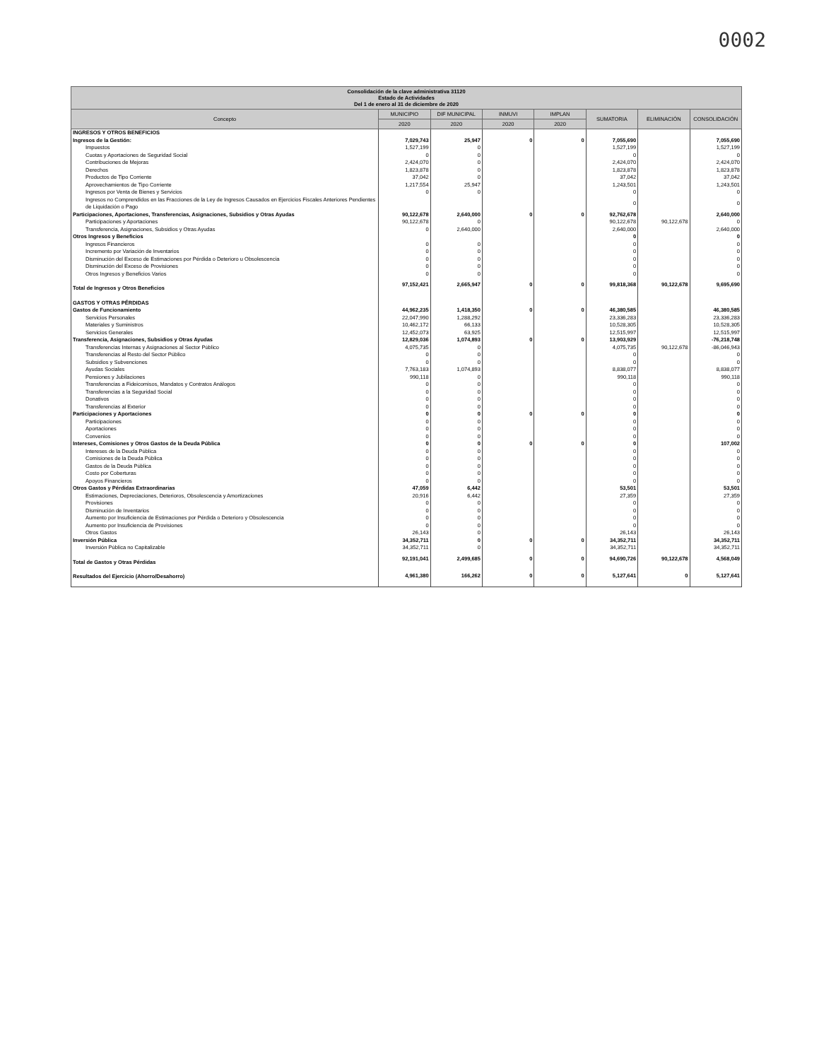0002
| Consolidación de la clave administrativa 31120 Estado de Actividades Del 1 de enero al 31 de diciembre de 2020 | | | | | | | |
| --- | --- | --- | --- | --- | --- | --- | --- |
| Concepto | MUNICIPIO | DIF MUNICIPAL | INMUVI | IMPLAN | SUMATORIA | ELIMINACIÓN | CONSOLIDACIÓN |
| | 2020 | 2020 | 2020 | 2020 | | | |
| INGRESOS Y OTROS BENEFICIOS | | | | | | | |
| Ingresos de la Gestión: | 7,029,743 | 25,947 | 0 | 0 | 7,055,690 | | 7,055,690 |
| Impuestos | 1,527,199 | 0 | | | 1,527,199 | | 1,527,199 |
| Cuotas y Aportaciones de Seguridad Social | 0 | 0 | | | 0 | | 0 |
| Contribuciones de Mejoras | 2,424,070 | 0 | | | 2,424,070 | | 2,424,070 |
| Derechos | 1,823,878 | 0 | | | 1,823,878 | | 1,823,878 |
| Productos de Tipo Corriente | 37,042 | 0 | | | 37,042 | | 37,042 |
| Aprovechamientos de Tipo Corriente | 1,217,554 | 25,947 | | | 1,243,501 | | 1,243,501 |
| Ingresos por Venta de Bienes y Servicios | 0 | 0 | | | 0 | | 0 |
| Ingresos no Comprendidos en las Fracciones de la Ley de Ingresos Causados en Ejercicios Fiscales Anteriores Pendientes de Liquidación o Pago | | | | | 0 | | 0 |
| Participaciones, Aportaciones, Transferencias, Asignaciones, Subsidios y Otras Ayudas | 90,122,678 | 2,640,000 | 0 | 0 | 92,762,678 | | 2,640,000 |
| Participaciones y Aportaciones | 90,122,678 | 0 | | | 90,122,678 | 90,122,678 | 0 |
| Transferencia, Asignaciones, Subsidios y Otras Ayudas | 0 | 2,640,000 | | | 2,640,000 | | 2,640,000 |
| Otros Ingresos y Beneficios | | | | | 0 | | 0 |
| Ingresos Financieros | 0 | 0 | | | 0 | | 0 |
| Incremento por Variación de Inventarios | 0 | 0 | | | 0 | | 0 |
| Disminución del Exceso de Estimaciones por Pérdida o Deterioro u Obsolescencia | 0 | 0 | | | 0 | | 0 |
| Disminución del Exceso de Provisiones | 0 | 0 | | | 0 | | 0 |
| Otros Ingresos y Beneficios Varios | 0 | 0 | | | 0 | | 0 |
| Total de Ingresos y Otros Beneficios | 97,152,421 | 2,665,947 | 0 | 0 | 99,818,368 | 90,122,678 | 9,695,690 |
| GASTOS Y OTRAS PÉRDIDAS | | | | | | | |
| Gastos de Funcionamiento | 44,962,235 | 1,418,350 | 0 | 0 | 46,380,585 | | 46,380,585 |
| Servicios Personales | 22,047,990 | 1,288,292 | | | 23,336,283 | | 23,336,283 |
| Materiales y Suministros | 10,462,172 | 66,133 | | | 10,528,305 | | 10,528,305 |
| Servicios Generales | 12,452,073 | 63,925 | | | 12,515,997 | | 12,515,997 |
| Transferencia, Asignaciones, Subsidios y Otras Ayudas | 12,829,036 | 1,074,893 | 0 | 0 | 13,903,929 | | -76,218,748 |
| Transferencias Internas y Asignaciones al Sector Público | 4,075,735 | 0 | | | 4,075,735 | 90,122,678 | -86,046,943 |
| Transferencias al Resto del Sector Público | 0 | 0 | | | 0 | | 0 |
| Subsidios y Subvenciones | 0 | 0 | | | 0 | | 0 |
| Ayudas Sociales | 7,763,183 | 1,074,893 | | | 8,838,077 | | 8,838,077 |
| Pensiones y Jubilaciones | 990,118 | 0 | | | 990,118 | | 990,118 |
| Transferencias a Fideicomisos, Mandatos y Contratos Análogos | 0 | 0 | | | 0 | | 0 |
| Transferencias a la Seguridad Social | 0 | 0 | | | 0 | | 0 |
| Donativos | 0 | 0 | | | 0 | | 0 |
| Transferencias al Exterior | 0 | 0 | | | 0 | | 0 |
| Participaciones y Aportaciones | 0 | 0 | 0 | 0 | 0 | | 0 |
| Participaciones | 0 | 0 | | | 0 | | 0 |
| Aportaciones | 0 | 0 | | | 0 | | 0 |
| Convenios | 0 | 0 | | | 0 | | 0 |
| Intereses, Comisiones y Otros Gastos de la Deuda Pública | 0 | 0 | 0 | 0 | 0 | | 107,002 |
| Intereses de la Deuda Pública | 0 | 0 | | | 0 | | 0 |
| Comisiones de la Deuda Pública | 0 | 0 | | | 0 | | 0 |
| Gastos de la Deuda Pública | 0 | 0 | | | 0 | | 0 |
| Costo por Coberturas | 0 | 0 | | | 0 | | 0 |
| Apoyos Financieros | 0 | 0 | | | 0 | | 0 |
| Otros Gastos y Pérdidas Extraordinarias | 47,059 | 6,442 | | | 53,501 | | 53,501 |
| Estimaciones, Depreciaciones, Deterioros, Obsolescencia y Amortizaciones | 20,916 | 6,442 | | | 27,359 | | 27,359 |
| Provisiones | 0 | 0 | | | 0 | | 0 |
| Disminución de Inventarios | 0 | 0 | | | 0 | | 0 |
| Aumento por Insuficiencia de Estimaciones por Pérdida o Deterioro y Obsolescencia | 0 | 0 | | | 0 | | 0 |
| Aumento por Insuficiencia de Provisiones | 0 | 0 | | | 0 | | 0 |
| Otros Gastos | 26,143 | 0 | | | 26,143 | | 26,143 |
| Inversión Pública | 34,352,711 | 0 | 0 | 0 | 34,352,711 | | 34,352,711 |
| Inversión Pública no Capitalizable | 34,352,711 | 0 | | | 34,352,711 | | 34,352,711 |
| Total de Gastos y Otras Pérdidas | 92,191,041 | 2,499,685 | 0 | 0 | 94,690,726 | 90,122,678 | 4,568,049 |
| Resultados del Ejercicio (Ahorro/Desahorro) | 4,961,380 | 166,262 | 0 | 0 | 5,127,641 | 0 | 5,127,641 |